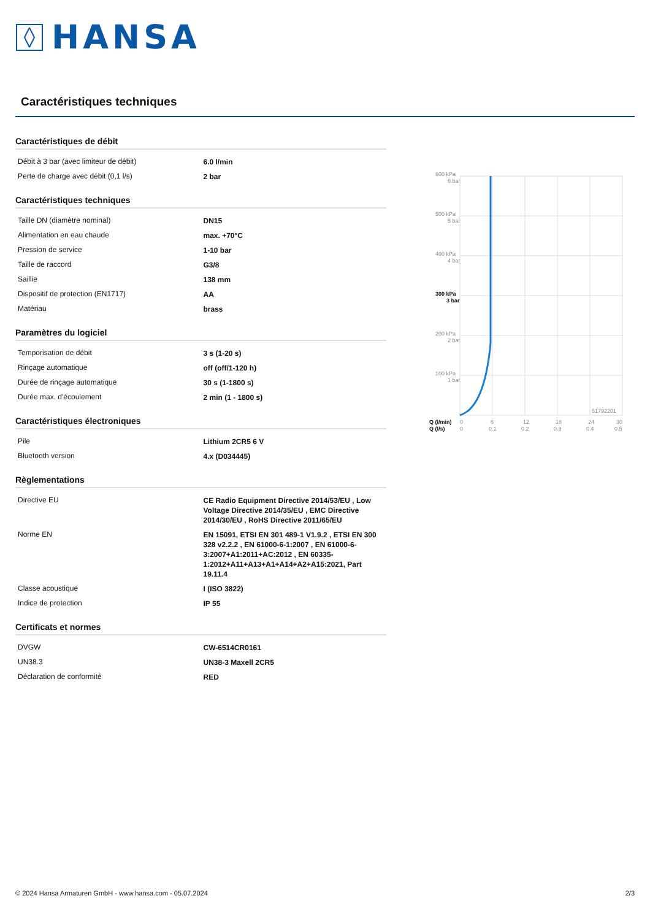HANSA
Caractéristiques techniques
Caractéristiques de débit
| Débit à 3 bar (avec limiteur de débit) | 6.0 l/min |
| Perte de charge avec débit (0,1 l/s) | 2 bar |
Caractéristiques techniques
| Taille DN (diamètre nominal) | DN15 |
| Alimentation en eau chaude | max. +70°C |
| Pression de service | 1-10 bar |
| Taille de raccord | G3/8 |
| Saillie | 138 mm |
| Dispositif de protection (EN1717) | AA |
| Matériau | brass |
Paramètres du logiciel
| Temporisation de débit | 3 s (1-20 s) |
| Rinçage automatique | off (off/1-120 h) |
| Durée de rinçage automatique | 30 s (1-1800 s) |
| Durée max. d'écoulement | 2 min (1 - 1800 s) |
Caractéristiques électroniques
| Pile | Lithium 2CR5 6 V |
| Bluetooth version | 4.x (D034445) |
Règlementations
| Directive EU | CE Radio Equipment Directive 2014/53/EU , Low Voltage Directive 2014/35/EU , EMC Directive 2014/30/EU , RoHS Directive 2011/65/EU |
| Norme EN | EN 15091, ETSI EN 301 489-1 V1.9.2 , ETSI EN 300 328 v2.2.2 , EN 61000-6-1:2007 , EN 61000-6-3:2007+A1:2011+AC:2012 , EN 60335-1:2012+A11+A13+A1+A14+A2+A15:2021, Part 19.11.4 |
| Classe acoustique | I (ISO 3822) |
| Indice de protection | IP 55 |
Certificats et normes
| DVGW | CW-6514CR0161 |
| UN38.3 | UN38-3 Maxell 2CR5 |
| Déclaration de conformité | RED |
600 kPa
6 bar
500 kPa
5 bar
400 kPa
4 bar
300 kPa
3 bar
200 kPa
2 bar
100 kPa
1 bar
51792201
Q (l/min)
0
6
12
18
24
30
Q (l/s)
0
0.1
0.2
0.3
0.4
0.5
© 2024 Hansa Armaturen GmbH - www.hansa.com - 05.07.2024 2/3